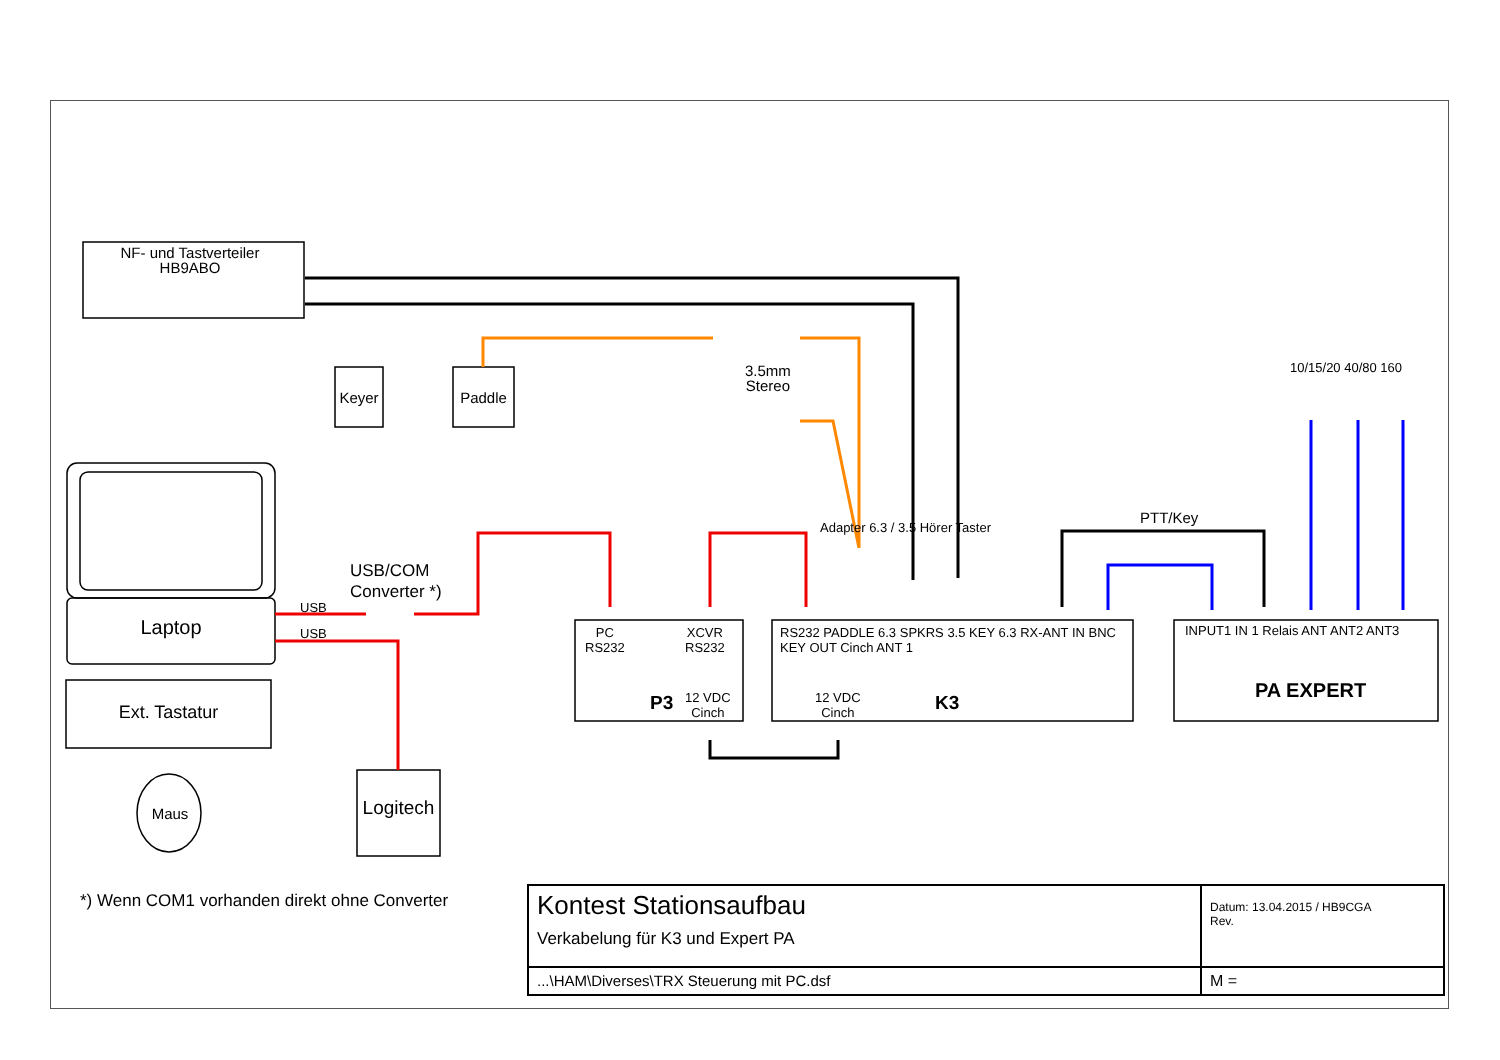NF- und Tastverteiler
HB9ABO
Keyer Paddle
3.5mm
Stereo
PTT/Key
10/15/20 40/80 160
Laptop
USB
USB
USB/COM
Converter *)
Ext. Tastatur
Maus
Logitech
PC
RS232
XCVR
RS232
P3
12 VDC
Cinch
RS232 PADDLE 6.3 SPKRS 3.5 KEY 6.3 RX-ANT IN BNC KEY OUT Cinch ANT 1
Adapter 6.3 / 3.5 Hörer Taster
12 VDC
Cinch
K3
INPUT1 IN 1 Relais ANT ANT2 ANT3
PA EXPERT
*) Wenn COM1 vorhanden direkt ohne Converter
| Kontest Stationsaufbau Verkabelung für K3 und Expert PA | Datum: 13.04.2015 / HB9CGA Rev. |
| ...\HAM\Diverses\TRX Steuerung mit PC.dsf | M = |